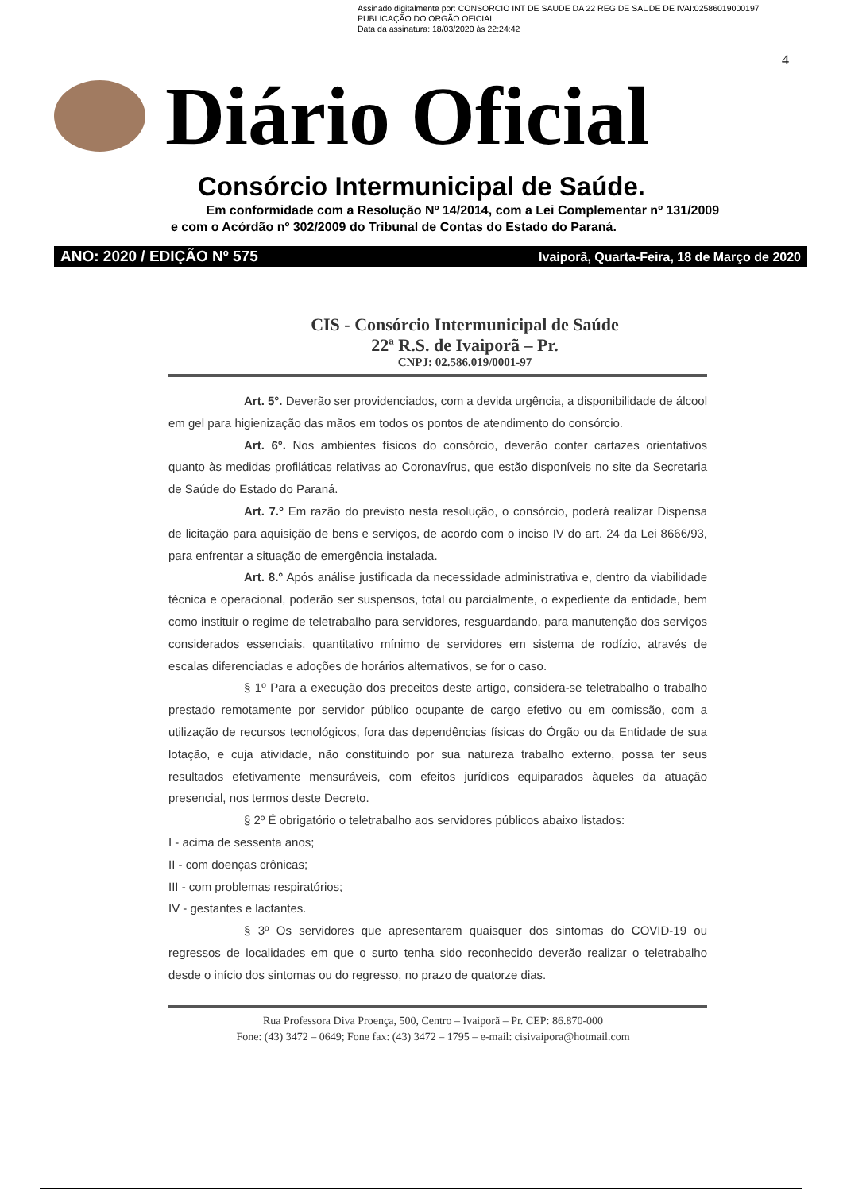Assinado digitalmente por: CONSORCIO INT DE SAUDE DA 22 REG DE SAUDE DE IVAI:02586019000197
PUBLICAÇÃO DO ORGÃO OFICIAL
Data da assinatura: 18/03/2020 às 22:24:42
4
Diário Oficial
Consórcio Intermunicipal de Saúde.
Em conformidade com a Resolução Nº 14/2014, com a Lei Complementar nº 131/2009
e com o Acórdão nº 302/2009 do Tribunal de Contas do Estado do Paraná.
ANO: 2020 / EDIÇÃO Nº 575 Ivaiporã, Quarta-Feira, 18 de Março de 2020
CIS - Consórcio Intermunicipal de Saúde
22ª R.S. de Ivaiporã – Pr.
CNPJ: 02.586.019/0001-97
Art. 5°. Deverão ser providenciados, com a devida urgência, a disponibilidade de álcool em gel para higienização das mãos em todos os pontos de atendimento do consórcio.
Art. 6°. Nos ambientes físicos do consórcio, deverão conter cartazes orientativos quanto às medidas profiláticas relativas ao Coronavírus, que estão disponíveis no site da Secretaria de Saúde do Estado do Paraná.
Art. 7.° Em razão do previsto nesta resolução, o consórcio, poderá realizar Dispensa de licitação para aquisição de bens e serviços, de acordo com o inciso IV do art. 24 da Lei 8666/93, para enfrentar a situação de emergência instalada.
Art. 8.° Após análise justificada da necessidade administrativa e, dentro da viabilidade técnica e operacional, poderão ser suspensos, total ou parcialmente, o expediente da entidade, bem como instituir o regime de teletrabalho para servidores, resguardando, para manutenção dos serviços considerados essenciais, quantitativo mínimo de servidores em sistema de rodízio, através de escalas diferenciadas e adoções de horários alternativos, se for o caso.
§ 1º Para a execução dos preceitos deste artigo, considera-se teletrabalho o trabalho prestado remotamente por servidor público ocupante de cargo efetivo ou em comissão, com a utilização de recursos tecnológicos, fora das dependências físicas do Órgão ou da Entidade de sua lotação, e cuja atividade, não constituindo por sua natureza trabalho externo, possa ter seus resultados efetivamente mensuráveis, com efeitos jurídicos equiparados àqueles da atuação presencial, nos termos deste Decreto.
§ 2º É obrigatório o teletrabalho aos servidores públicos abaixo listados:
I - acima de sessenta anos;
II - com doenças crônicas;
III - com problemas respiratórios;
IV - gestantes e lactantes.
§ 3º Os servidores que apresentarem quaisquer dos sintomas do COVID-19 ou regressos de localidades em que o surto tenha sido reconhecido deverão realizar o teletrabalho desde o início dos sintomas ou do regresso, no prazo de quatorze dias.
Rua Professora Diva Proença, 500, Centro – Ivaiporã – Pr. CEP: 86.870-000
Fone: (43) 3472 – 0649; Fone fax: (43) 3472 – 1795 – e-mail: cisivaipora@hotmail.com